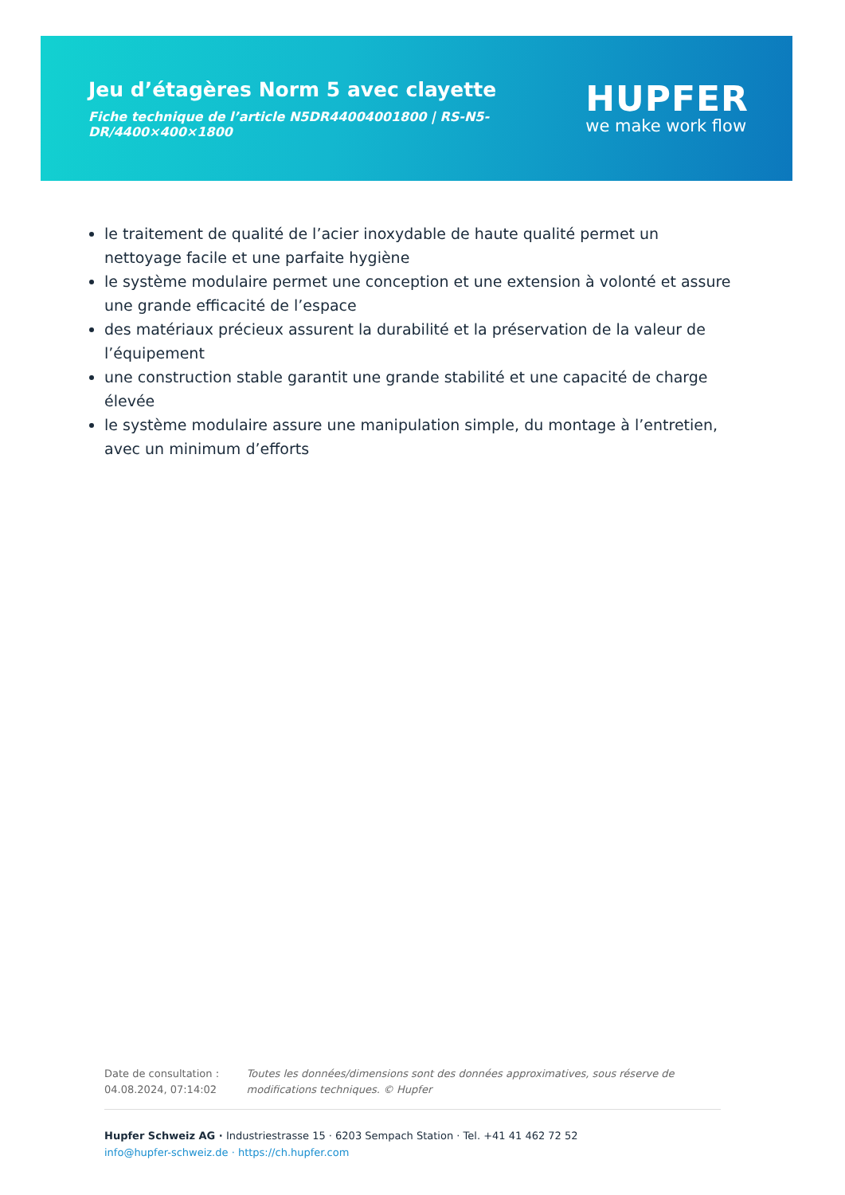Jeu d’étagères Norm 5 avec clayette
Fiche technique de l’article N5DR44004001800 | RS-N5-DR/4400×400×1800
HUPFER
we make work flow
le traitement de qualité de l’acier inoxydable de haute qualité permet un nettoyage facile et une parfaite hygiène
le système modulaire permet une conception et une extension à volonté et assure une grande efficacité de l’espace
des matériaux précieux assurent la durabilité et la préservation de la valeur de l’équipement
une construction stable garantit une grande stabilité et une capacité de charge élevée
le système modulaire assure une manipulation simple, du montage à l’entretien, avec un minimum d’efforts
Date de consultation : 04.08.2024, 07:14:02
Toutes les données/dimensions sont des données approximatives, sous réserve de modifications techniques. © Hupfer
Hupfer Schweiz AG · Industriestrasse 15 · 6203 Sempach Station · Tel. +41 41 462 72 52
info@hupfer-schweiz.de · https://ch.hupfer.com